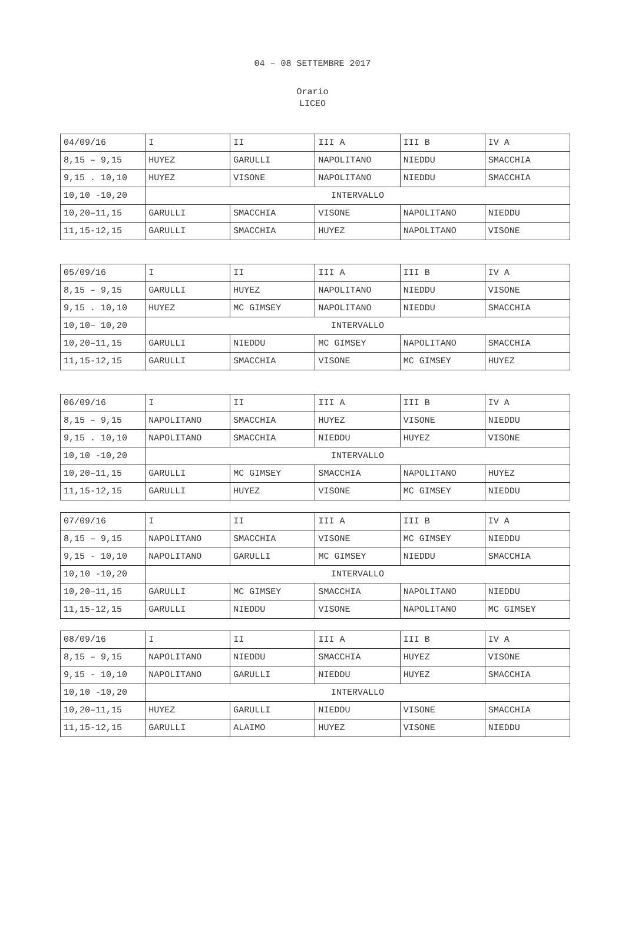04 – 08 SETTEMBRE 2017
Orario
LICEO
| 04/09/16 | I | II | III A | III B | IV A |
| 8,15 – 9,15 | HUYEZ | GARULLI | NAPOLITANO | NIEDDU | SMACCHIA |
| 9,15 . 10,10 | HUYEZ | VISONE | NAPOLITANO | NIEDDU | SMACCHIA |
| 10,10 -10,20 | INTERVALLO | | | | |
| 10,20–11,15 | GARULLI | SMACCHIA | VISONE | NAPOLITANO | NIEDDU |
| 11,15-12,15 | GARULLI | SMACCHIA | HUYEZ | NAPOLITANO | VISONE |
| 05/09/16 | I | II | III A | III B | IV A |
| 8,15 – 9,15 | GARULLI | HUYEZ | NAPOLITANO | NIEDDU | VISONE |
| 9,15 . 10,10 | HUYEZ | MC GIMSEY | NAPOLITANO | NIEDDU | SMACCHIA |
| 10,10– 10,20 | INTERVALLO | | | | |
| 10,20–11,15 | GARULLI | NIEDDU | MC GIMSEY | NAPOLITANO | SMACCHIA |
| 11,15-12,15 | GARULLI | SMACCHIA | VISONE | MC GIMSEY | HUYEZ |
| 06/09/16 | I | II | III A | III B | IV A |
| 8,15 – 9,15 | NAPOLITANO | SMACCHIA | HUYEZ | VISONE | NIEDDU |
| 9,15 . 10,10 | NAPOLITANO | SMACCHIA | NIEDDU | HUYEZ | VISONE |
| 10,10 -10,20 | INTERVALLO | | | | |
| 10,20–11,15 | GARULLI | MC GIMSEY | SMACCHIA | NAPOLITANO | HUYEZ |
| 11,15-12,15 | GARULLI | HUYEZ | VISONE | MC GIMSEY | NIEDDU |
| 07/09/16 | I | II | III A | III B | IV A |
| 8,15 – 9,15 | NAPOLITANO | SMACCHIA | VISONE | MC GIMSEY | NIEDDU |
| 9,15 - 10,10 | NAPOLITANO | GARULLI | MC GIMSEY | NIEDDU | SMACCHIA |
| 10,10 -10,20 | INTERVALLO | | | | |
| 10,20–11,15 | GARULLI | MC GIMSEY | SMACCHIA | NAPOLITANO | NIEDDU |
| 11,15-12,15 | GARULLI | NIEDDU | VISONE | NAPOLITANO | MC GIMSEY |
| 08/09/16 | I | II | III A | III B | IV A |
| 8,15 – 9,15 | NAPOLITANO | NIEDDU | SMACCHIA | HUYEZ | VISONE |
| 9,15 - 10,10 | NAPOLITANO | GARULLI | NIEDDU | HUYEZ | SMACCHIA |
| 10,10 -10,20 | INTERVALLO | | | | |
| 10,20–11,15 | HUYEZ | GARULLI | NIEDDU | VISONE | SMACCHIA |
| 11,15-12,15 | GARULLI | ALAIMO | HUYEZ | VISONE | NIEDDU |